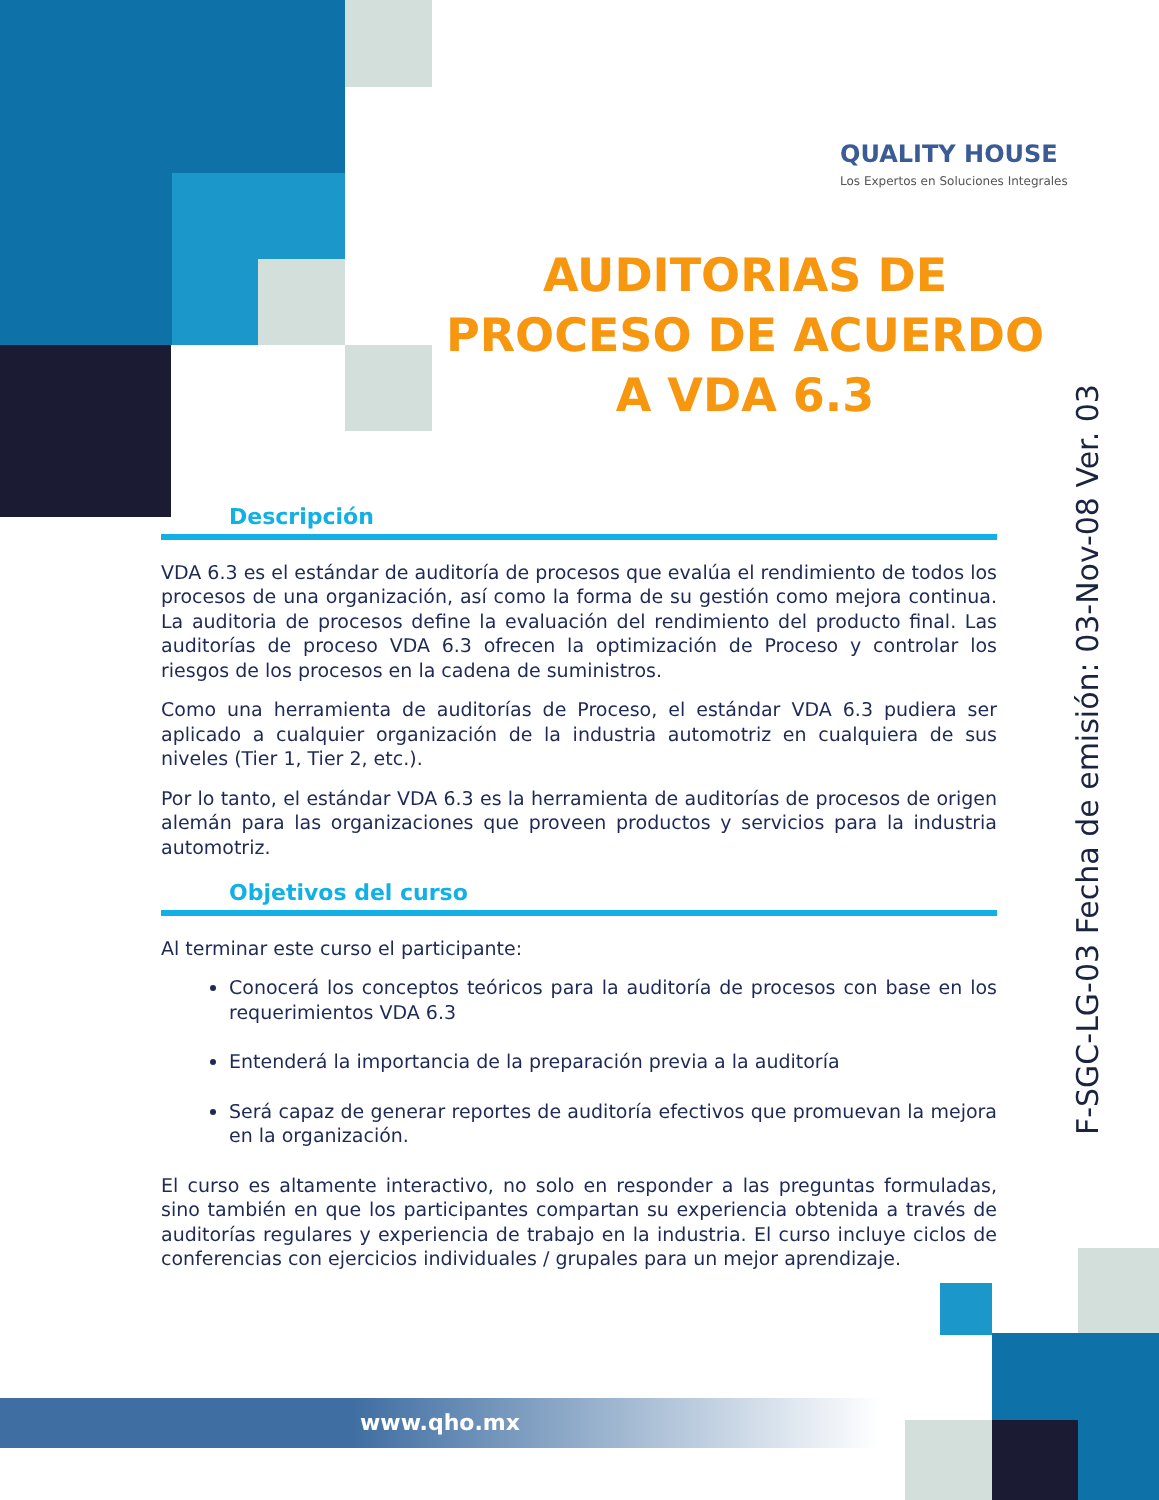QUALITY HOUSE
Los Expertos en Soluciones Integrales
AUDITORIAS DE PROCESO DE ACUERDO A VDA 6.3
Descripción
VDA 6.3 es el estándar de auditoría de procesos que evalúa el rendimiento de todos los procesos de una organización, así como la forma de su gestión como mejora continua. La auditoria de procesos define la evaluación del rendimiento del producto final. Las auditorías de proceso VDA 6.3 ofrecen la optimización de Proceso y controlar los riesgos de los procesos en la cadena de suministros.
Como una herramienta de auditorías de Proceso, el estándar VDA 6.3 pudiera ser aplicado a cualquier organización de la industria automotriz en cualquiera de sus niveles (Tier 1, Tier 2, etc.).
Por lo tanto, el estándar VDA 6.3 es la herramienta de auditorías de procesos de origen alemán para las organizaciones que proveen productos y servicios para la industria automotriz.
Objetivos del curso
Al terminar este curso el participante:
Conocerá los conceptos teóricos para la auditoría de procesos con base en los requerimientos VDA 6.3
Entenderá la importancia de la preparación previa a la auditoría
Será capaz de generar reportes de auditoría efectivos que promuevan la mejora en la organización.
El curso es altamente interactivo, no solo en responder a las preguntas formuladas, sino también en que los participantes compartan su experiencia obtenida a través de auditorías regulares y experiencia de trabajo en la industria. El curso incluye ciclos de conferencias con ejercicios individuales / grupales para un mejor aprendizaje.
F-SGC-LG-03 Fecha de emisión: 03-Nov-08 Ver. 03
www.qho.mx